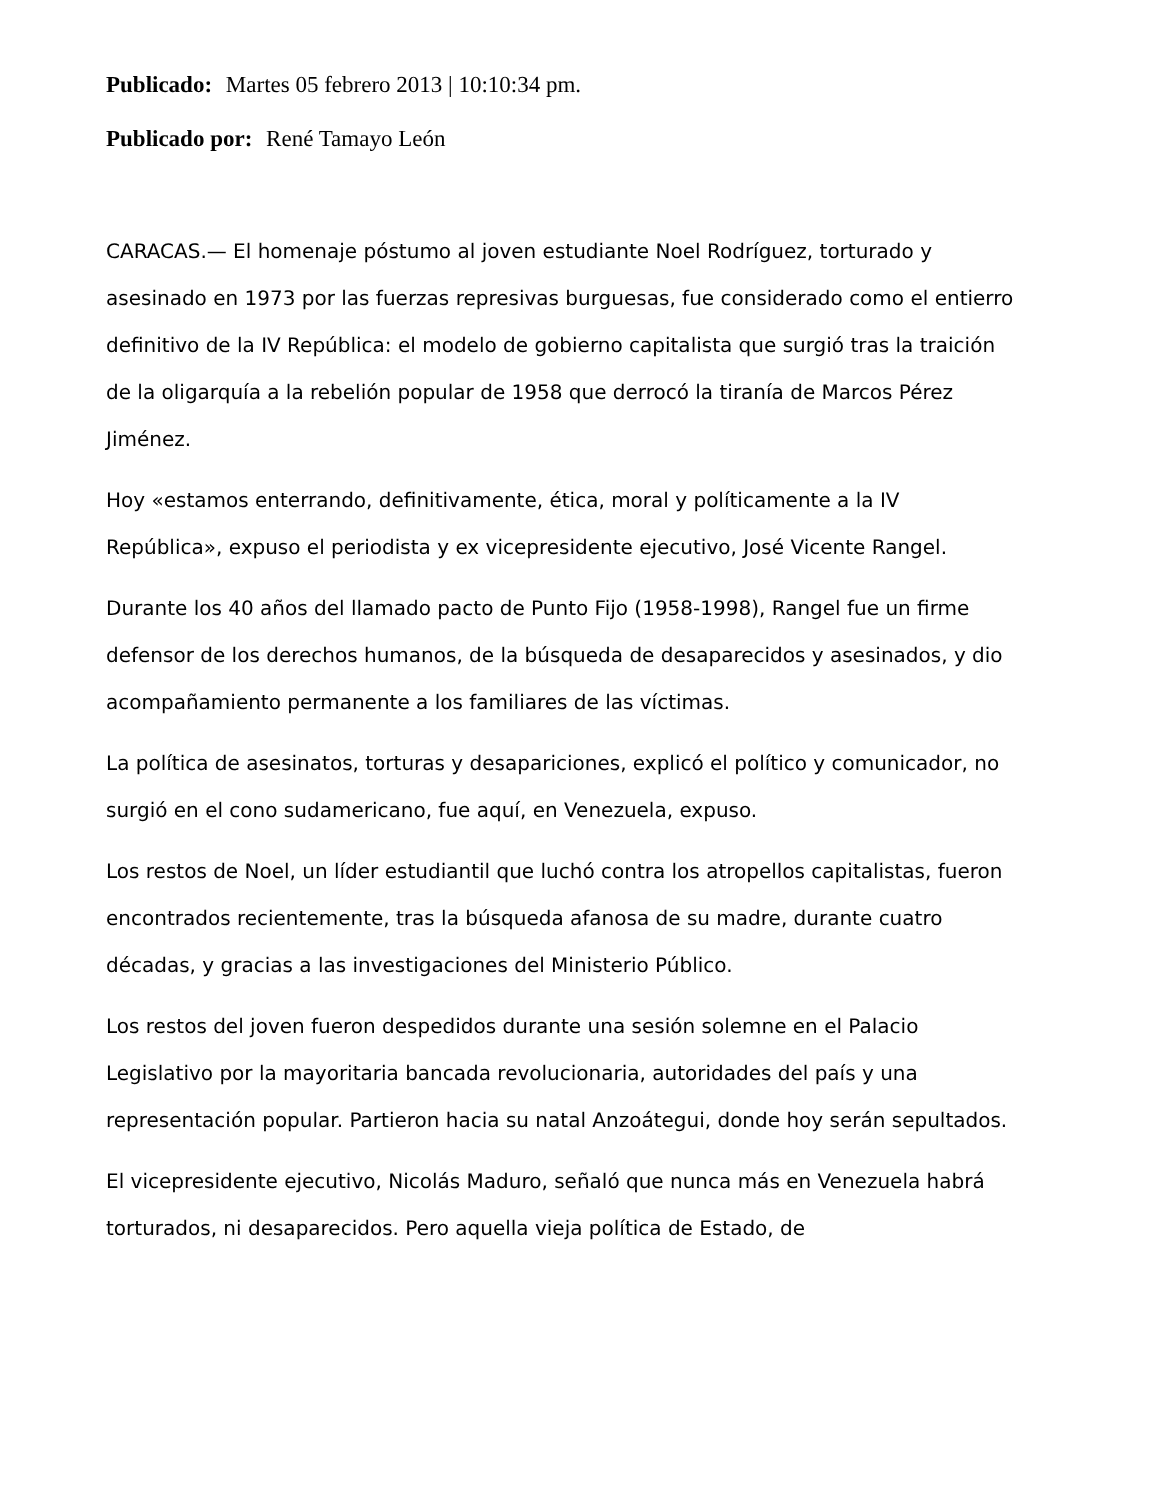Publicado: Martes 05 febrero 2013 | 10:10:34 pm.
Publicado por: René Tamayo León
CARACAS.— El homenaje póstumo al joven estudiante Noel Rodríguez, torturado y asesinado en 1973 por las fuerzas represivas burguesas, fue considerado como el entierro definitivo de la IV República: el modelo de gobierno capitalista que surgió tras la traición de la oligarquía a la rebelión popular de 1958 que derrocó la tiranía de Marcos Pérez Jiménez.
Hoy «estamos enterrando, definitivamente, ética, moral y políticamente a la IV República», expuso el periodista y ex vicepresidente ejecutivo, José Vicente Rangel.
Durante los 40 años del llamado pacto de Punto Fijo (1958-1998), Rangel fue un firme defensor de los derechos humanos, de la búsqueda de desaparecidos y asesinados, y dio acompañamiento permanente a los familiares de las víctimas.
La política de asesinatos, torturas y desapariciones, explicó el político y comunicador, no surgió en el cono sudamericano, fue aquí, en Venezuela, expuso.
Los restos de Noel, un líder estudiantil que luchó contra los atropellos capitalistas, fueron encontrados recientemente, tras la búsqueda afanosa de su madre, durante cuatro décadas, y gracias a las investigaciones del Ministerio Público.
Los restos del joven fueron despedidos durante una sesión solemne en el Palacio Legislativo por la mayoritaria bancada revolucionaria, autoridades del país y una representación popular. Partieron hacia su natal Anzoátegui, donde hoy serán sepultados.
El vicepresidente ejecutivo, Nicolás Maduro, señaló que nunca más en Venezuela habrá torturados, ni desaparecidos. Pero aquella vieja política de Estado, de